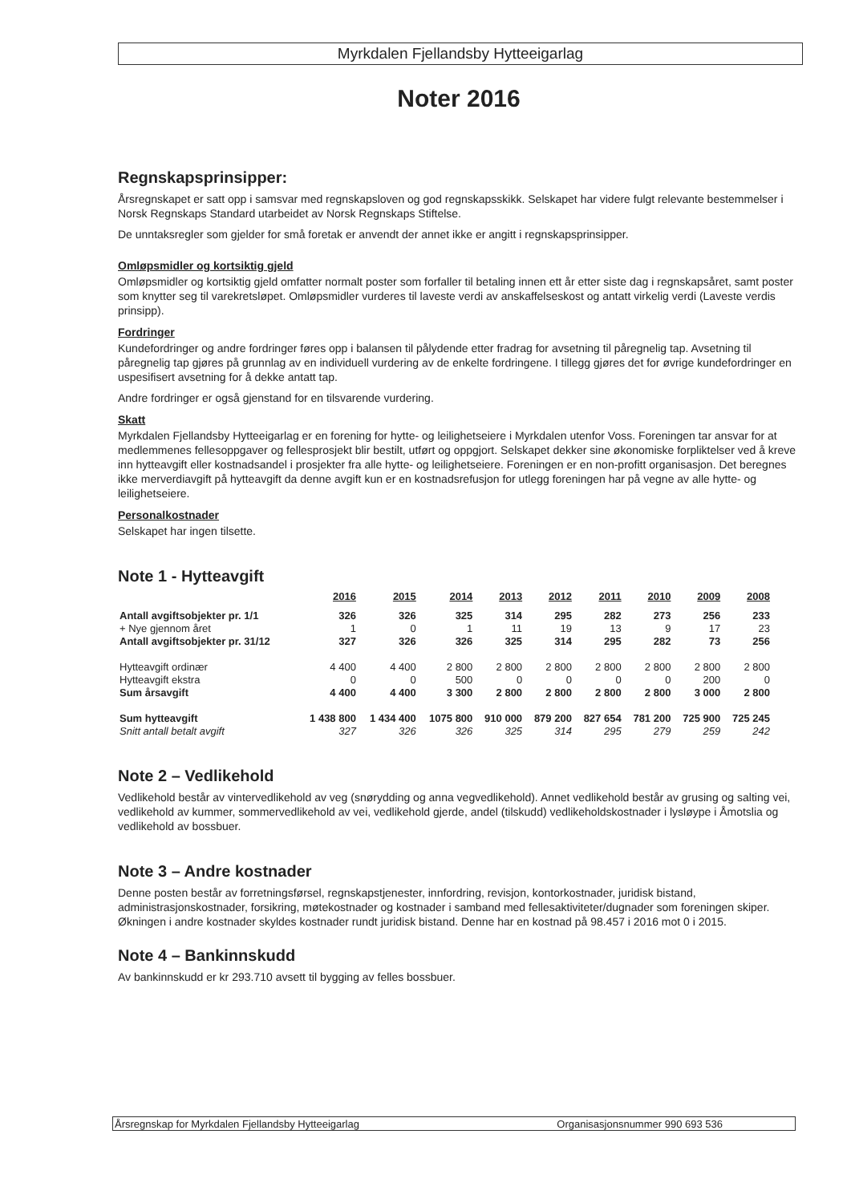Myrkdalen Fjellandsby Hytteeigarlag
Noter 2016
Regnskapsprinsipper:
Årsregnskapet er satt opp i samsvar med regnskapsloven og god regnskapsskikk. Selskapet har videre fulgt relevante bestemmelser i Norsk Regnskaps Standard utarbeidet av Norsk Regnskaps Stiftelse.
De unntaksregler som gjelder for små foretak er anvendt der annet ikke er angitt i regnskapsprinsipper.
Omløpsmidler og kortsiktig gjeld
Omløpsmidler og kortsiktig gjeld omfatter normalt poster som forfaller til betaling innen ett år etter siste dag i regnskapsåret, samt poster som knytter seg til varekretsløpet. Omløpsmidler vurderes til laveste verdi av anskaffelseskost og antatt virkelig verdi (Laveste verdis prinsipp).
Fordringer
Kundefordringer og andre fordringer føres opp i balansen til pålydende etter fradrag for avsetning til påregnelig tap. Avsetning til påregnelig tap gjøres på grunnlag av en individuell vurdering av de enkelte fordringene. I tillegg gjøres det for øvrige kundefordringer en uspesifisert avsetning for å dekke antatt tap.
Andre fordringer er også gjenstand for en tilsvarende vurdering.
Skatt
Myrkdalen Fjellandsby Hytteeigarlag er en forening for hytte- og leilighetseiere i Myrkdalen utenfor Voss. Foreningen tar ansvar for at medlemmenes fellesoppgaver og fellesprosjekt blir bestilt, utført og oppgjort. Selskapet dekker sine økonomiske forpliktelser ved å kreve inn hytteavgift eller kostnadsandel i prosjekter fra alle hytte- og leilighetseiere. Foreningen er en non-profitt organisasjon. Det beregnes ikke merverdiavgift på hytteavgift da denne avgift kun er en kostnadsrefusjon for utlegg foreningen har på vegne av alle hytte- og leilighetseiere.
Personalkostnader
Selskapet har ingen tilsette.
Note 1 - Hytteavgift
| | 2016 | 2015 | 2014 | 2013 | 2012 | 2011 | 2010 | 2009 | 2008 |
| --- | --- | --- | --- | --- | --- | --- | --- | --- | --- |
| Antall avgiftsobjekter pr. 1/1 | 326 | 326 | 325 | 314 | 295 | 282 | 273 | 256 | 233 |
| + Nye gjennom året | 1 | 0 | 1 | 11 | 19 | 13 | 9 | 17 | 23 |
| Antall avgiftsobjekter pr. 31/12 | 327 | 326 | 326 | 325 | 314 | 295 | 282 | 73 | 256 |
| Hytteavgift ordinær | 4 400 | 4 400 | 2 800 | 2 800 | 2 800 | 2 800 | 2 800 | 2 800 | 2 800 |
| Hytteavgift ekstra | 0 | 0 | 500 | 0 | 0 | 0 | 0 | 200 | 0 |
| Sum årsavgift | 4 400 | 4 400 | 3 300 | 2 800 | 2 800 | 2 800 | 2 800 | 3 000 | 2 800 |
| Sum hytteavgift | 1 438 800 | 1 434 400 | 1075 800 | 910 000 | 879 200 | 827 654 | 781 200 | 725 900 | 725 245 |
| Snitt antall betalt avgift | 327 | 326 | 326 | 325 | 314 | 295 | 279 | 259 | 242 |
Note 2 – Vedlikehold
Vedlikehold består av vintervedlikehold av veg (snørydding og anna vegvedlikehold). Annet vedlikehold består av grusing og salting vei, vedlikehold av kummer, sommervedlikehold av vei, vedlikehold gjerde, andel (tilskudd) vedlikeholdskostnader i lysløype i Åmotslia og vedlikehold av bossbuer.
Note 3 – Andre kostnader
Denne posten består av forretningsførsel, regnskapstjenester, innfordring, revisjon, kontorkostnader, juridisk bistand, administrasjonskostnader, forsikring, møtekostnader og kostnader i samband med fellesaktiviteter/dugnader som foreningen skiper. Økningen i andre kostnader skyldes kostnader rundt juridisk bistand. Denne har en kostnad på 98.457 i 2016 mot 0 i 2015.
Note 4 – Bankinnskudd
Av bankinnskudd er kr 293.710 avsett til bygging av felles bossbuer.
Årsregnskap for Myrkdalen Fjellandsby Hytteeigarlag Organisasjonsnummer 990 693 536